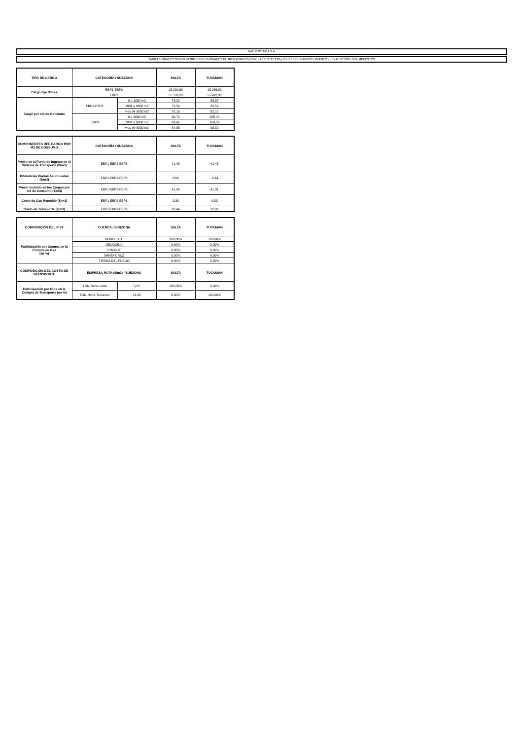NATURGY NOA S.A.
TARIFAS FINALES SEGÚN RÉGIMEN DE ENTIDADES DE BIEN PÚBLICO (EBP) - LEY N° 27.218 y CLUBES DE BARRIO Y PUEBLO - LEY N° 27.098 - SIN IMPUESTOS
| TIPO DE CARGO | CATEGORÍA / SUBZONA | | SALTA | TUCUMAN |
| --- | --- | --- | --- | --- |
| Cargo Fijo $/mes | EBP1-EBP2 | | 15.230,68 | 15.256,82 |
| | EBP3 | | 55.533,23 | 55.492,36 |
| Cargo por m3 de Consumo | EBP1-EBP2 | 0 a 1000 m3 | 73,23 | 85,57 |
| | | 1001 a 9000 m3 | 72,56 | 85,54 |
| | | más de 9000 m3 | 70,16 | 82,12 |
| | EBP3 | 0 a 1000 m3 | 90,72 | 105,40 |
| | | 1001 a 9000 m3 | 89,41 | 104,09 |
| | | más de 9000 m3 | 84,85 | 98,82 |
| COMPONENTES DEL CARGO POR M3 DE CONSUMO | CATEGORÍA / SUBZONA | SALTA | TUCUMAN |
| --- | --- | --- | --- |
| Precio en el Punto de Ingreso en el Sistema de Transporte ($/m3) | EBP1-EBP2-EBP3 | 41,45 | 41,45 |
| Diferencias Diarias Acumuladas ($/m3) | EBP1-EBP2-EBP3 | 0,00 | -0,14 |
| Precio Incluido en los Cargos por m3 de Consumo ($/m3) | EBP1-EBP2-EBP3 | 41,45 | 41,31 |
| Costo de Gas Retenido ($/m3) | EBP1-EBP2-EBP3 | 0,38 | 0,83 |
| Costo de Transporte ($/m3) | EBP1-EBP2-EBP3 | 10,44 | 22,06 |
| COMPOSICIÓN DEL PIST | CUENCA / SUBZONA | | SALTA | TUCUMAN |
| --- | --- | --- | --- | --- |
| Participación por Cuenca en la Compra de Gas (en %) | NOROESTE | | 100,00% | 100,00% |
| | NEUQUINA | | 0,00% | 0,00% |
| | CHUBUT | | 0,00% | 0,00% |
| | SANTA CRUZ | | 0,00% | 0,00% |
| | TIERRA DEL FUEGO | | 0,00% | 0,00% |
| COMPOSICIÓN DEL COSTO DE TRANSPORTE | EMPRESA-RUTA ($/m3) / SUBZONA | | SALTA | TUCUMAN |
| Participación por Ruta en la Compra de Transporte (en %) | TGN-Norte-Salta | 5,22 | 100,00% | 0,00% |
| | TGN-Norte-Tucumán | 11,03 | 0,00% | 100,00% |